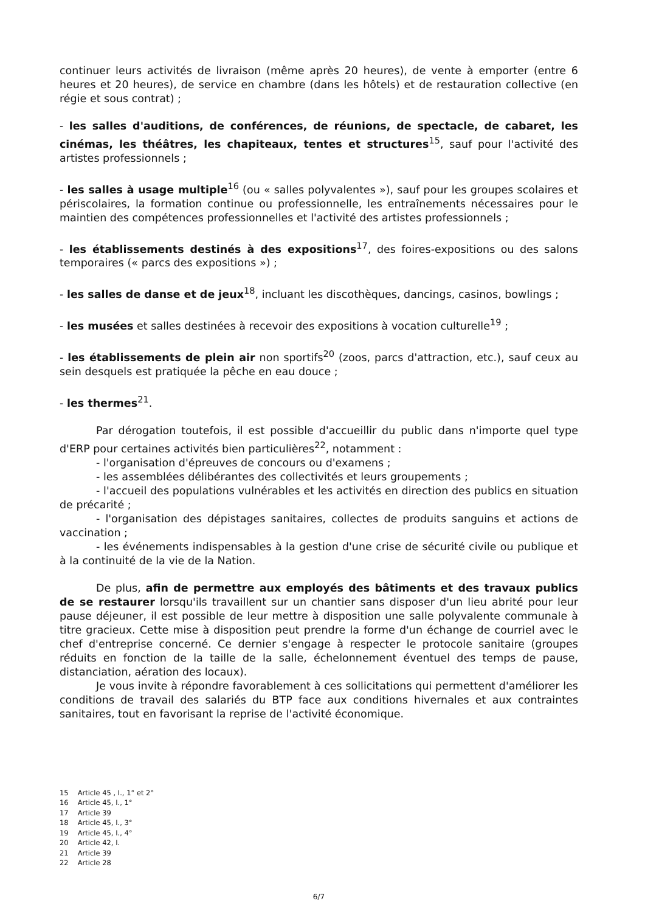continuer leurs activités de livraison (même après 20 heures), de vente à emporter (entre 6 heures et 20 heures), de service en chambre (dans les hôtels) et de restauration collective (en régie et sous contrat) ;
- les salles d'auditions, de conférences, de réunions, de spectacle, de cabaret, les cinémas, les théâtres, les chapiteaux, tentes et structures<sup>15</sup>, sauf pour l'activité des artistes professionnels ;
- les salles à usage multiple<sup>16</sup> (ou « salles polyvalentes »), sauf pour les groupes scolaires et périscolaires, la formation continue ou professionnelle, les entraînements nécessaires pour le maintien des compétences professionnelles et l'activité des artistes professionnels ;
- les établissements destinés à des expositions<sup>17</sup>, des foires-expositions ou des salons temporaires (« parcs des expositions ») ;
- les salles de danse et de jeux<sup>18</sup>, incluant les discothèques, dancings, casinos, bowlings ;
- les musées et salles destinées à recevoir des expositions à vocation culturelle<sup>19</sup> ;
- les établissements de plein air non sportifs<sup>20</sup> (zoos, parcs d'attraction, etc.), sauf ceux au sein desquels est pratiquée la pêche en eau douce ;
- les thermes<sup>21</sup>.
Par dérogation toutefois, il est possible d'accueillir du public dans n'importe quel type d'ERP pour certaines activités bien particulières<sup>22</sup>, notamment :
- l'organisation d'épreuves de concours ou d'examens ;
- les assemblées délibérantes des collectivités et leurs groupements ;
- l'accueil des populations vulnérables et les activités en direction des publics en situation de précarité ;
- l'organisation des dépistages sanitaires, collectes de produits sanguins et actions de vaccination ;
- les événements indispensables à la gestion d'une crise de sécurité civile ou publique et à la continuité de la vie de la Nation.
De plus, afin de permettre aux employés des bâtiments et des travaux publics de se restaurer lorsqu'ils travaillent sur un chantier sans disposer d'un lieu abrité pour leur pause déjeuner, il est possible de leur mettre à disposition une salle polyvalente communale à titre gracieux. Cette mise à disposition peut prendre la forme d'un échange de courriel avec le chef d'entreprise concerné. Ce dernier s'engage à respecter le protocole sanitaire (groupes réduits en fonction de la taille de la salle, échelonnement éventuel des temps de pause, distanciation, aération des locaux).
Je vous invite à répondre favorablement à ces sollicitations qui permettent d'améliorer les conditions de travail des salariés du BTP face aux conditions hivernales et aux contraintes sanitaires, tout en favorisant la reprise de l'activité économique.
15 Article 45 , I., 1° et 2°
16 Article 45, I., 1°
17 Article 39
18 Article 45, I., 3°
19 Article 45, I., 4°
20 Article 42, I.
21 Article 39
22 Article 28
6/7